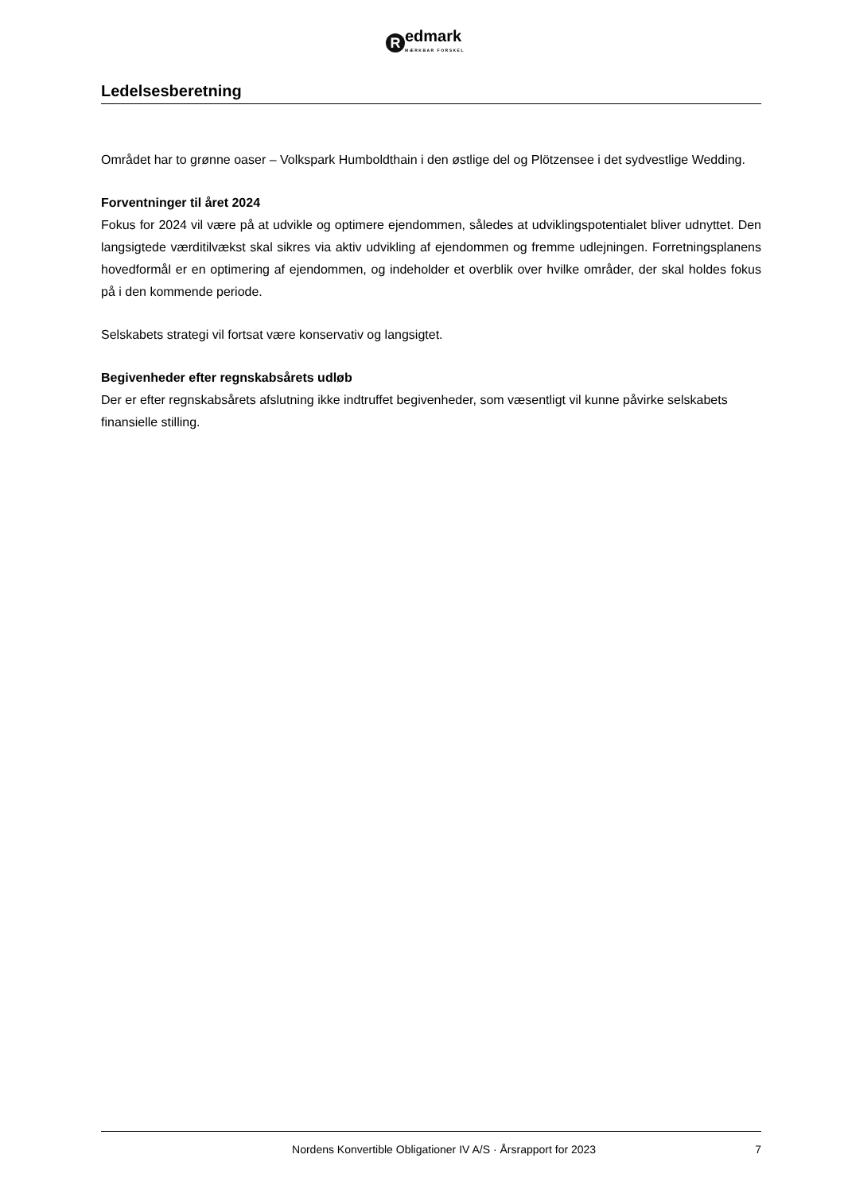Redmark
MÆRKBAR FORSKEL
Ledelsesberetning
Området har to grønne oaser – Volkspark Humboldthain i den østlige del og Plötzensee i det sydvestlige Wedding.
Forventninger til året 2024
Fokus for 2024 vil være på at udvikle og optimere ejendommen, således at udviklingspotentialet bliver udnyttet. Den langsigtede værditilvækst skal sikres via aktiv udvikling af ejendommen og fremme udlejningen. Forretningsplanens hovedformål er en optimering af ejendommen, og indeholder et overblik over hvilke områder, der skal holdes fokus på i den kommende periode.
Selskabets strategi vil fortsat være konservativ og langsigtet.
Begivenheder efter regnskabsårets udløb
Der er efter regnskabsårets afslutning ikke indtruffet begivenheder, som væsentligt vil kunne påvirke selskabets finansielle stilling.
Nordens Konvertible Obligationer IV A/S · Årsrapport for 2023 7